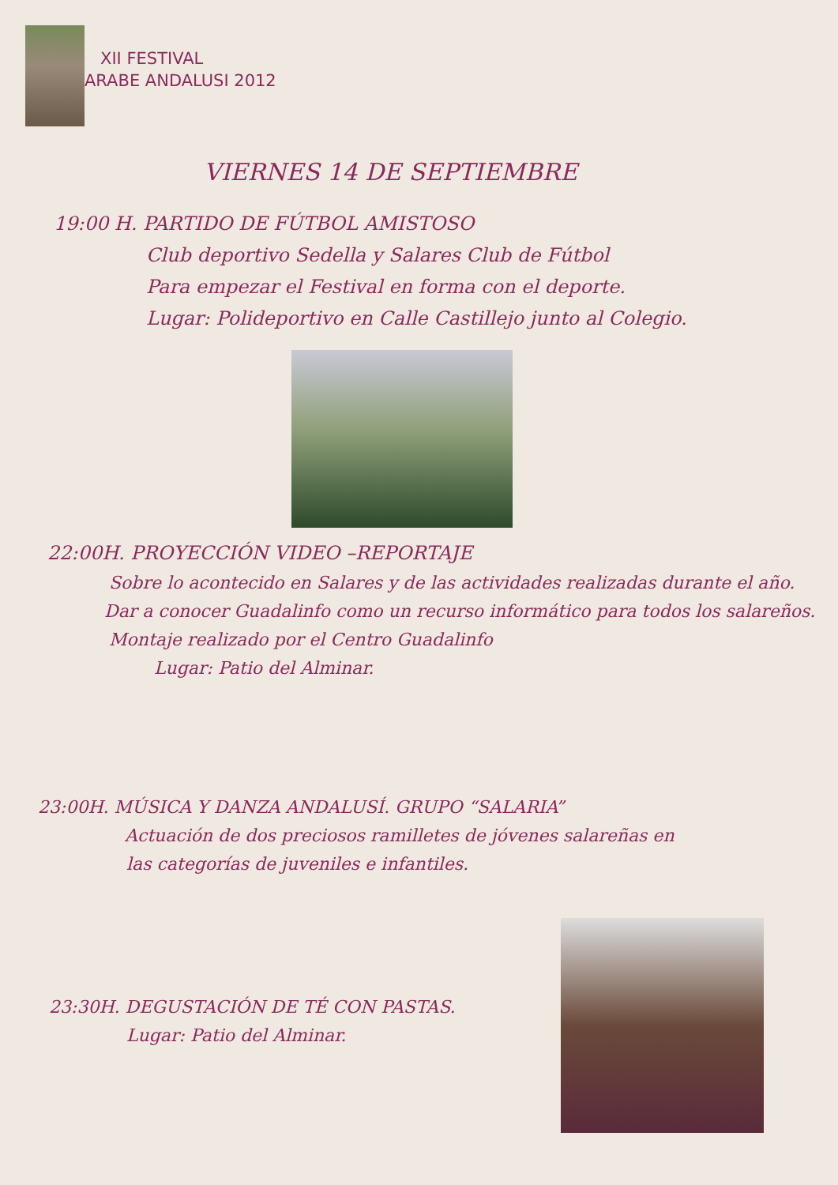XII FESTIVAL
ARABE ANDALUSI 2012
VIERNES 14 DE SEPTIEMBRE
19:00 H. PARTIDO DE FÚTBOL AMISTOSO
Club deportivo Sedella y Salares Club de Fútbol
Para empezar el Festival en forma con el deporte.
Lugar: Polideportivo en Calle Castillejo junto al Colegio.
22:00H. PROYECCIÓN VIDEO –REPORTAJE
Sobre lo acontecido en Salares y de las actividades realizadas durante el año.
Dar a conocer Guadalinfo como un recurso informático para todos los salareños.
Montaje realizado por el Centro Guadalinfo
Lugar: Patio del Alminar.
23:00H. MÚSICA Y DANZA ANDALUSÍ. GRUPO “SALARIA”
Actuación de dos preciosos ramilletes de jóvenes salareñas en
las categorías de juveniles e infantiles.
23:30H. DEGUSTACIÓN DE TÉ CON PASTAS.
Lugar: Patio del Alminar.